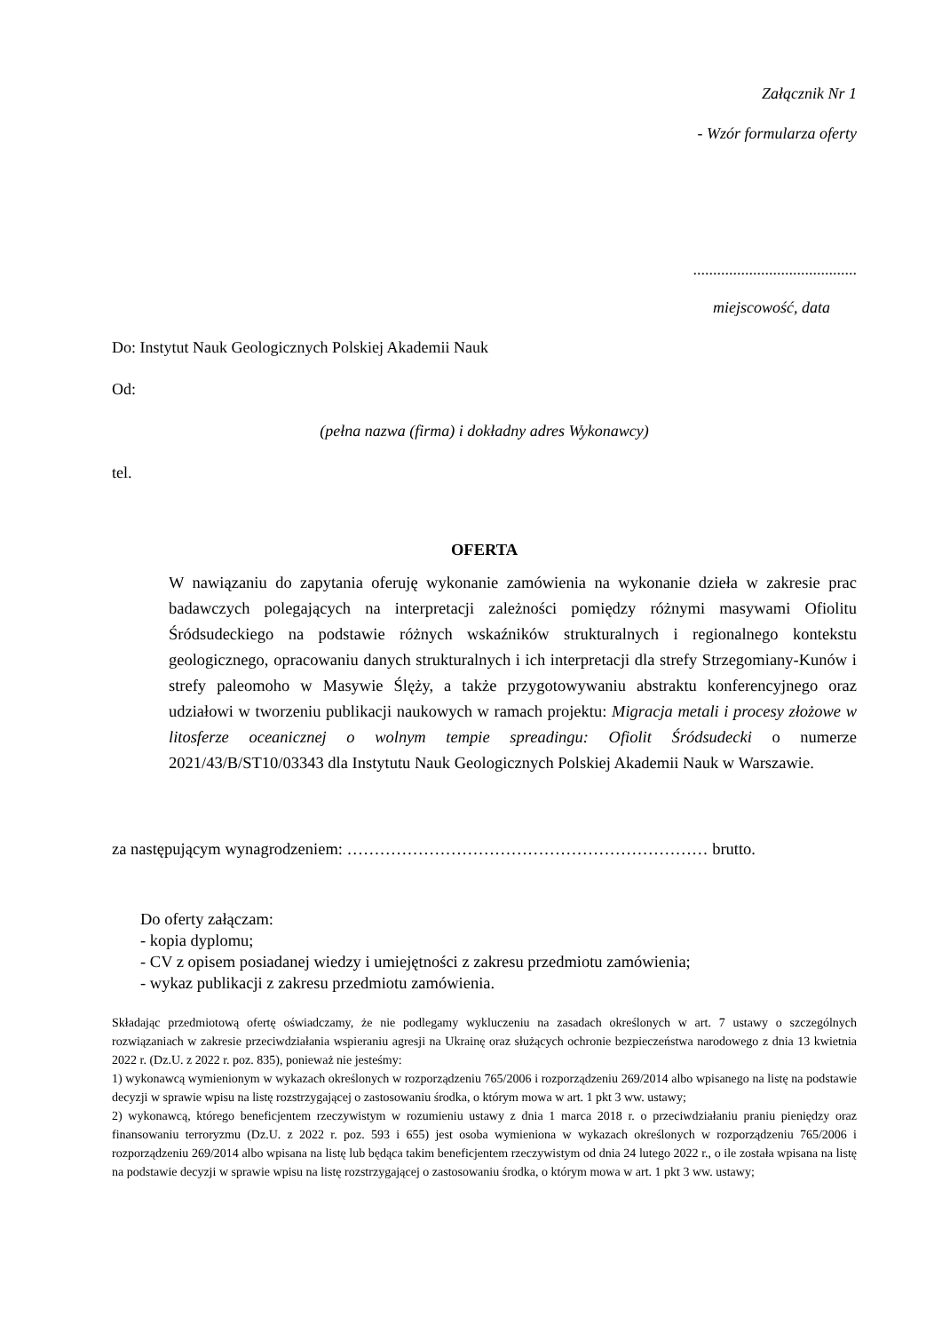Załącznik Nr 1
- Wzór formularza oferty
.........................................
miejscowość, data
Do: Instytut Nauk Geologicznych Polskiej Akademii Nauk
Od:
(pełna nazwa (firma) i dokładny adres Wykonawcy)
tel.
OFERTA
W nawiązaniu do zapytania oferuję wykonanie zamówienia na wykonanie dzieła w zakresie prac badawczych polegających na interpretacji zależności pomiędzy różnymi masywami Ofiolitu Śródsudeckiego na podstawie różnych wskaźników strukturalnych i regionalnego kontekstu geologicznego, opracowaniu danych strukturalnych i ich interpretacji dla strefy Strzegomiany-Kunów i strefy paleomoho w Masywie Ślęży, a także przygotowywaniu abstraktu konferencyjnego oraz udziałowi w tworzeniu publikacji naukowych w ramach projektu: Migracja metali i procesy złożowe w litosferze oceanicznej o wolnym tempie spreadingu: Ofiolit Śródsudecki o numerze 2021/43/B/ST10/03343 dla Instytutu Nauk Geologicznych Polskiej Akademii Nauk w Warszawie.
za następującym wynagrodzeniem: ………………………………………………………… brutto.
Do oferty załączam:
- kopia dyplomu;
- CV z opisem posiadanej wiedzy i umiejętności z zakresu przedmiotu zamówienia;
- wykaz publikacji z zakresu przedmiotu zamówienia.
Składając przedmiotową ofertę oświadczamy, że nie podlegamy wykluczeniu na zasadach określonych w art. 7 ustawy o szczególnych rozwiązaniach w zakresie przeciwdziałania wspieraniu agresji na Ukrainę oraz służących ochronie bezpieczeństwa narodowego z dnia 13 kwietnia 2022 r. (Dz.U. z 2022 r. poz. 835), ponieważ nie jesteśmy:
1) wykonawcą wymienionym w wykazach określonych w rozporządzeniu 765/2006 i rozporządzeniu 269/2014 albo wpisanego na listę na podstawie decyzji w sprawie wpisu na listę rozstrzygającej o zastosowaniu środka, o którym mowa w art. 1 pkt 3 ww. ustawy;
2) wykonawcą, którego beneficjentem rzeczywistym w rozumieniu ustawy z dnia 1 marca 2018 r. o przeciwdziałaniu praniu pieniędzy oraz finansowaniu terroryzmu (Dz.U. z 2022 r. poz. 593 i 655) jest osoba wymieniona w wykazach określonych w rozporządzeniu 765/2006 i rozporządzeniu 269/2014 albo wpisana na listę lub będąca takim beneficjentem rzeczywistym od dnia 24 lutego 2022 r., o ile została wpisana na listę na podstawie decyzji w sprawie wpisu na listę rozstrzygającej o zastosowaniu środka, o którym mowa w art. 1 pkt 3 ww. ustawy;